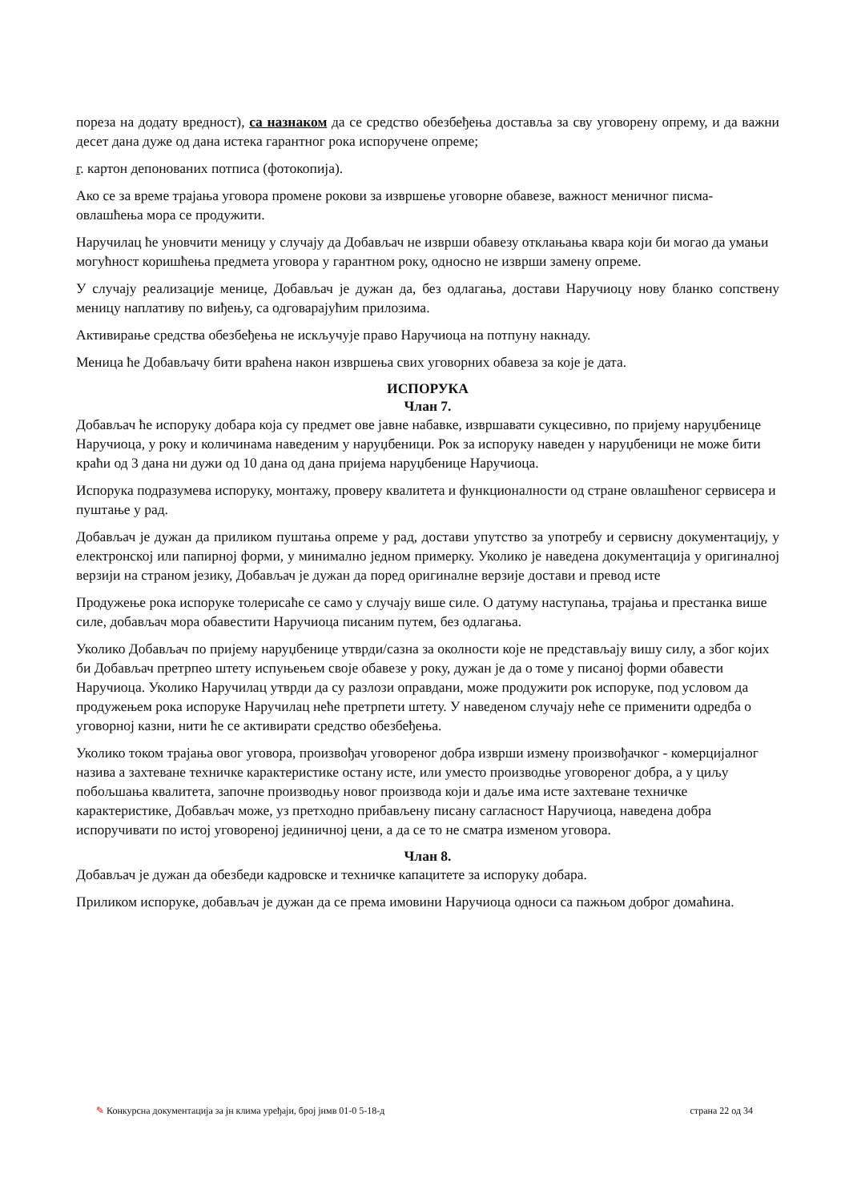пореза на додату вредност), са назнаком да се средство обезбеђења доставља за сву уговорену опрему, и да важни десет дана дуже од дана истека гарантног рока испоручене опреме;
г. картон депонованих потписа (фотокопија).
Ако се за време трајања уговора промене рокови за извршење уговорне обавезе, важност меничног писма-овлашћења мора се продужити.
Наручилац ће уновчити меницу у случају да Добављач не изврши обавезу отклањања квара који би могао да умањи могућност коришћења предмета уговора у гарантном року, односно не изврши замену опреме.
У случају реализације менице, Добављач је дужан да, без одлагања, достави Наручиоцу нову бланко сопствену меницу наплативу по виђењу, са одговарајућим прилозима.
Активирање средства обезбеђења не искључује право Наручиоца на потпуну накнаду.
Меница ће Добављачу бити враћена након извршења свих уговорних обавеза за које је дата.
ИСПОРУКА
Члан 7.
Добављач ће испоруку добара која су предмет ове јавне набавке, извршавати сукцесивно, по пријему наруџбенице Наручиоца, у року и количинама наведеним у наруџбеници. Рок за испоруку наведен у наруџбеници не може бити краћи од 3 дана ни дужи од 10 дана од дана пријема наруџбенице Наручиоца.
Испорука подразумева испоруку, монтажу, проверу квалитета и функционалности од стране овлашћеног сервисера и пуштање у рад.
Добављач је дужан да приликом пуштања опреме у рад, достави упутство за употребу и сервисну документацију, у електронској или папирној форми, у минимално једном примерку. Уколико је наведена документација у оригиналној верзији на страном језику, Добављач је дужан да поред оригиналне верзије достави и превод исте
Продужење рока испоруке толерисаће се само у случају више силе. О датуму наступања, трајања и престанка више силе, добављач мора обавестити Наручиоца писаним путем, без одлагања.
Уколико Добављач по пријему наруџбенице утврди/сазна за околности које не представљају вишу силу, а због којих би Добављач претрпео штету испуњењем своје обавезе у року, дужан је да о томе у писаној форми обавести Наручиоца. Уколико Наручилац утврди да су разлози оправдани, може продужити рок испоруке, под условом да продужењем рока испоруке Наручилац неће претрпети штету. У наведеном случају неће се применити одредба о уговорној казни, нити ће се активирати средство обезбеђења.
Уколико током трајања овог уговора, произвођач уговореног добра изврши измену произвођачког - комерцијалног назива а захтеване техничке карактеристике остану исте, или уместо производње уговореног добра, а у циљу побољшања квалитета, започне производњу новог производа који и даље има исте захтеване техничке карактеристике, Добављач може, уз претходно прибављену писану сагласност Наручиоца, наведена добра испоручивати по истој уговореној јединичној цени, а да се то не сматра изменом уговора.
Члан 8.
Добављач је дужан да обезбеди кадровске и техничке капацитете за испоруку добара.
Приликом испоруке, добављач је дужан да се према имовини Наручиоца односи са пажњом доброг домаћина.
✎ Конкурсна документација за јн клима уређаји, број јнмв 01-0 5-18-д страна 22 од 34